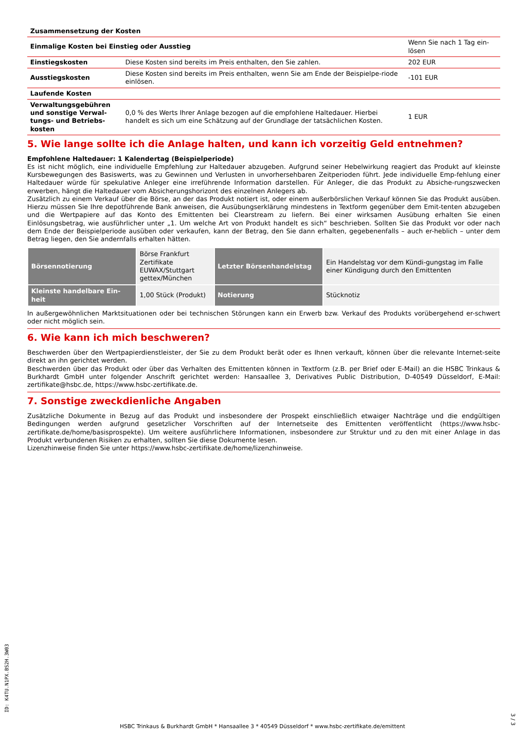| Zusammensetzung der Kosten | | |
| Einmalige Kosten bei Einstieg oder Ausstieg | | Wenn Sie nach 1 Tag ein-lösen |
| Einstiegskosten | Diese Kosten sind bereits im Preis enthalten, den Sie zahlen. | 202 EUR |
| Ausstiegskosten | Diese Kosten sind bereits im Preis enthalten, wenn Sie am Ende der Beispielpe-riode einlösen. | -101 EUR |
| Laufende Kosten | | |
| Verwaltungsgebühren und sonstige Verwal-tungs- und Betriebs-kosten | 0,0 % des Werts Ihrer Anlage bezogen auf die empfohlene Haltedauer. Hierbei handelt es sich um eine Schätzung auf der Grundlage der tatsächlichen Kosten. | 1 EUR |
5. Wie lange sollte ich die Anlage halten, und kann ich vorzeitig Geld entnehmen?
Empfohlene Haltedauer: 1 Kalendertag (Beispielperiode)
Es ist nicht möglich, eine individuelle Empfehlung zur Haltedauer abzugeben. Aufgrund seiner Hebelwirkung reagiert das Produkt auf kleinste Kursbewegungen des Basiswerts, was zu Gewinnen und Verlusten in unvorhersehbaren Zeitperioden führt. Jede individuelle Emp-fehlung einer Haltedauer würde für spekulative Anleger eine irreführende Information darstellen. Für Anleger, die das Produkt zu Absiche-rungszwecken erwerben, hängt die Haltedauer vom Absicherungshorizont des einzelnen Anlegers ab.
Zusätzlich zu einem Verkauf über die Börse, an der das Produkt notiert ist, oder einem außerbörslichen Verkauf können Sie das Produkt ausüben. Hierzu müssen Sie Ihre depotführende Bank anweisen, die Ausübungserklärung mindestens in Textform gegenüber dem Emit-tenten abzugeben und die Wertpapiere auf das Konto des Emittenten bei Clearstream zu liefern. Bei einer wirksamen Ausübung erhalten Sie einen Einlösungsbetrag, wie ausführlicher unter „1. Um welche Art von Produkt handelt es sich“ beschrieben. Sollten Sie das Produkt vor oder nach dem Ende der Beispielperiode ausüben oder verkaufen, kann der Betrag, den Sie dann erhalten, gegebenenfalls – auch er-heblich – unter dem Betrag liegen, den Sie andernfalls erhalten hätten.
| Börsennotierung | Börse Frankfurt Zertifikate EUWAX/Stuttgart gettex/München | Letzter Börsenhandelstag | Ein Handelstag vor dem Kündi-gungstag im Falle einer Kündigung durch den Emittenten |
| Kleinste handelbare Ein-heit | 1,00 Stück (Produkt) | Notierung | Stücknotiz |
In außergewöhnlichen Marktsituationen oder bei technischen Störungen kann ein Erwerb bzw. Verkauf des Produkts vorübergehend er-schwert oder nicht möglich sein.
6. Wie kann ich mich beschweren?
Beschwerden über den Wertpapierdienstleister, der Sie zu dem Produkt berät oder es Ihnen verkauft, können über die relevante Internet-seite direkt an ihn gerichtet werden.
Beschwerden über das Produkt oder über das Verhalten des Emittenten können in Textform (z.B. per Brief oder E-Mail) an die HSBC Trinkaus & Burkhardt GmbH unter folgender Anschrift gerichtet werden: Hansaallee 3, Derivatives Public Distribution, D-40549 Düsseldorf, E-Mail: zertifikate@hsbc.de, https://www.hsbc-zertifikate.de.
7. Sonstige zweckdienliche Angaben
Zusätzliche Dokumente in Bezug auf das Produkt und insbesondere der Prospekt einschließlich etwaiger Nachträge und die endgültigen Bedingungen werden aufgrund gesetzlicher Vorschriften auf der Internetseite des Emittenten veröffentlicht (https://www.hsbc-zertifikate.de/home/basisprospekte). Um weitere ausführlichere Informationen, insbesondere zur Struktur und zu den mit einer Anlage in das Produkt verbundenen Risiken zu erhalten, sollten Sie diese Dokumente lesen.
Lizenzhinweise finden Sie unter https://www.hsbc-zertifikate.de/home/lizenzhinweise.
ID: K4TU.N1PX.BS2H.3W03
HSBC Trinkaus & Burkhardt GmbH * Hansaallee 3 * 40549 Düsseldorf * www.hsbc-zertifikate.de/emittent
3 / 3